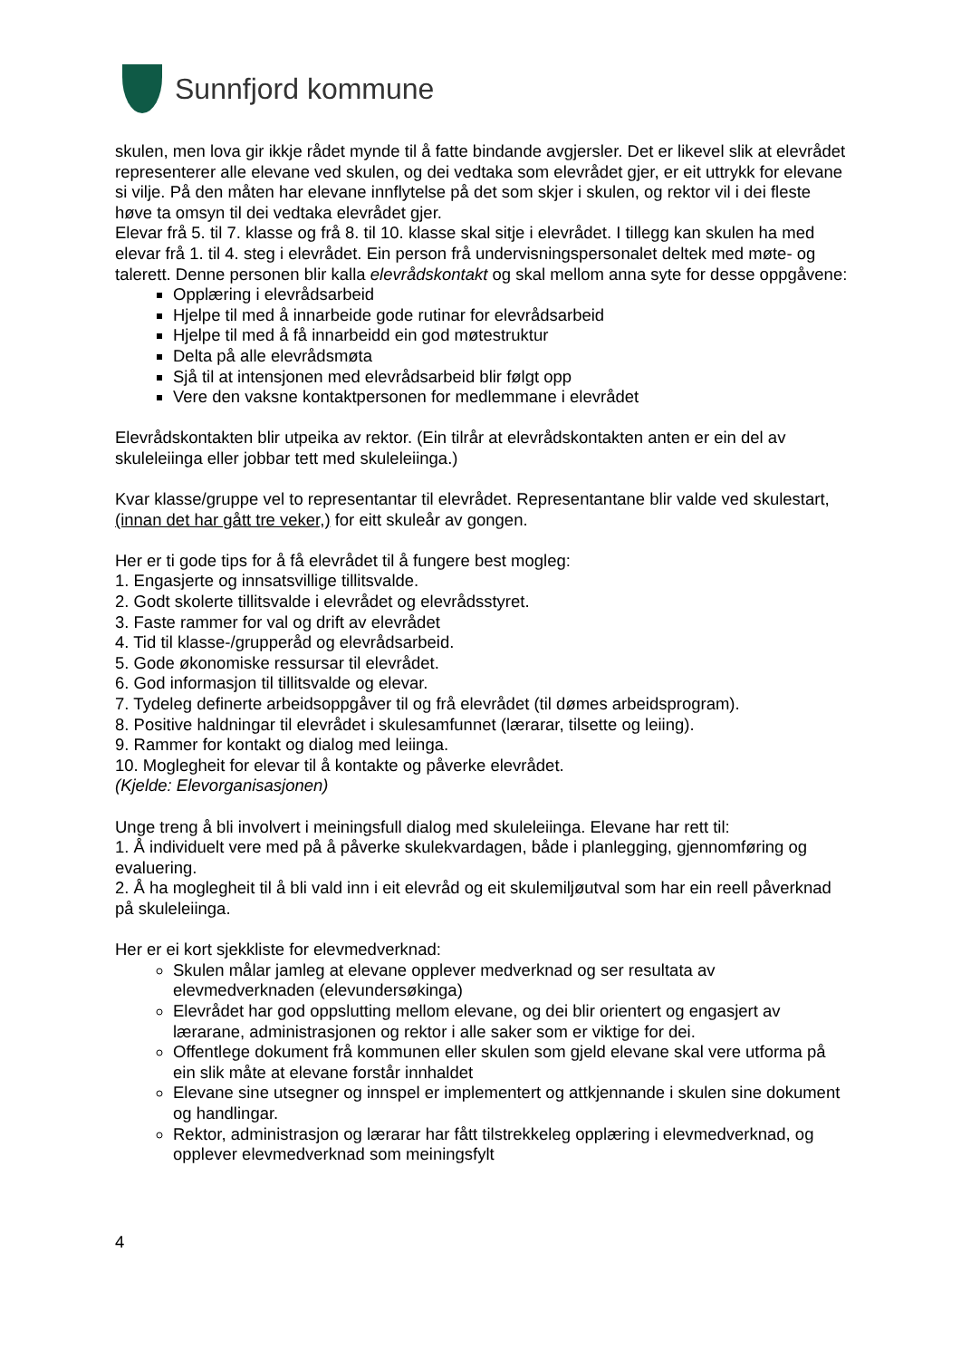Sunnfjord kommune
skulen, men lova gir ikkje rådet mynde til å fatte bindande avgjersler. Det er likevel slik at elevrådet representerer alle elevane ved skulen, og dei vedtaka som elevrådet gjer, er eit uttrykk for elevane si vilje. På den måten har elevane innflytelse på det som skjer i skulen, og rektor vil i dei fleste høve ta omsyn til dei vedtaka elevrådet gjer.
Elevar frå 5. til 7. klasse og frå 8. til 10. klasse skal sitje i elevrådet. I tillegg kan skulen ha med elevar frå 1. til 4. steg i elevrådet. Ein person frå undervisningspersonalet deltek med møte- og talerett. Denne personen blir kalla elevrådskontakt og skal mellom anna syte for desse oppgåvene:
Opplæring i elevrådsarbeid
Hjelpe til med å innarbeide gode rutinar for elevrådsarbeid
Hjelpe til med å få innarbeidd ein god møtestruktur
Delta på alle elevrådsmøta
Sjå til at intensjonen med elevrådsarbeid blir følgt opp
Vere den vaksne kontaktpersonen for medlemmane i elevrådet
Elevrådskontakten blir utpeika av rektor. (Ein tilrår at elevrådskontakten anten er ein del av skuleleiinga eller jobbar tett med skuleleiinga.)
Kvar klasse/gruppe vel to representantar til elevrådet. Representantane blir valde ved skulestart, (innan det har gått tre veker,) for eitt skuleår av gongen.
Her er ti gode tips for å få elevrådet til å fungere best mogleg:
1. Engasjerte og innsatsvillige tillitsvalde.
2. Godt skolerte tillitsvalde i elevrådet og elevrådsstyret.
3. Faste rammer for val og drift av elevrådet
4. Tid til klasse-/grupperåd og elevrådsarbeid.
5. Gode økonomiske ressursar til elevrådet.
6. God informasjon til tillitsvalde og elevar.
7. Tydeleg definerte arbeidsoppgåver til og frå elevrådet (til dømes arbeidsprogram).
8. Positive haldningar til elevrådet i skulesamfunnet (lærarar, tilsette og leiing).
9. Rammer for kontakt og dialog med leiinga.
10. Moglegheit for elevar til å kontakte og påverke elevrådet.
(Kjelde: Elevorganisasjonen)
Unge treng å bli involvert i meiningsfull dialog med skuleleiinga. Elevane har rett til:
1. Å individuelt vere med på å påverke skulekvardagen, både i planlegging, gjennomføring og evaluering.
2. Å ha moglegheit til å bli vald inn i eit elevråd og eit skulemiljøutval som har ein reell påverknad på skuleleiinga.
Her er ei kort sjekkliste for elevmedverknad:
Skulen målar jamleg at elevane opplever medverknad og ser resultata av elevmedverknaden (elevundersøkinga)
Elevrådet har god oppslutting mellom elevane, og dei blir orientert og engasjert av lærarane, administrasjonen og rektor i alle saker som er viktige for dei.
Offentlege dokument frå kommunen eller skulen som gjeld elevane skal vere utforma på ein slik måte at elevane forstår innhaldet
Elevane sine utsegner og innspel er implementert og attkjennande i skulen sine dokument og handlingar.
Rektor, administrasjon og lærarar har fått tilstrekkeleg opplæring i elevmedverknad, og opplever elevmedverknad som meiningsfylt
4